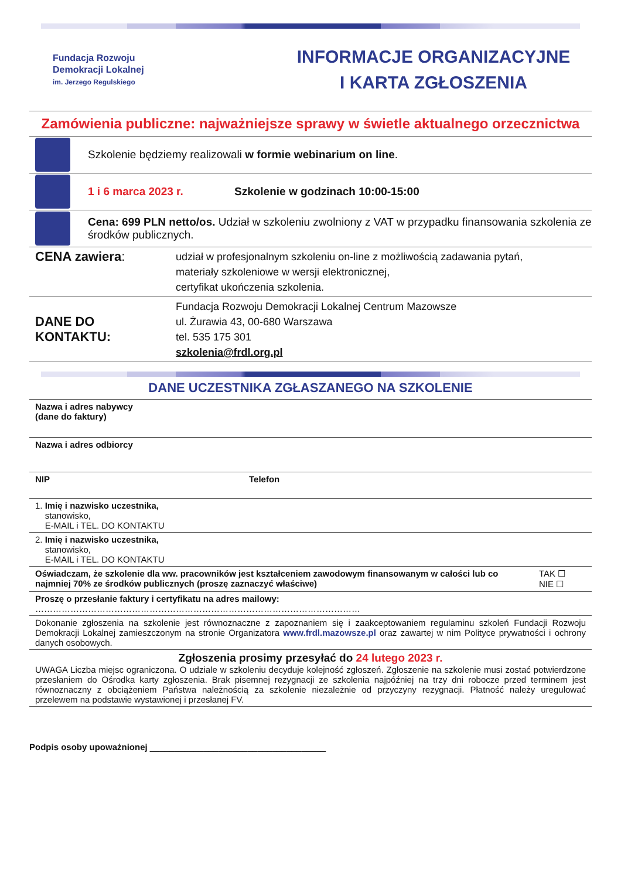Fundacja Rozwoju
Demokracji Lokalnej
im. Jerzego Regulskiego
INFORMACJE ORGANIZACYJNE
I KARTA ZGŁOSZENIA
Zamówienia publiczne: najważniejsze sprawy w świetle aktualnego orzecznictwa
Szkolenie będziemy realizowali w formie webinarium on line.
1 i 6 marca 2023 r. Szkolenie w godzinach 10:00-15:00
Cena: 699 PLN netto/os. Udział w szkoleniu zwolniony z VAT w przypadku finansowania szkolenia ze środków publicznych.
| CENA zawiera : | udział w profesjonalnym szkoleniu on-line z możliwością zadawania pytań, materiały szkoleniowe w wersji elektronicznej, certyfikat ukończenia szkolenia. |
| DANE DO KONTAKTU: | Fundacja Rozwoju Demokracji Lokalnej Centrum Mazowsze ul. Żurawia 43, 00-680 Warszawa tel. 535 175 301 szkolenia@frdl.org.pl |
DANE UCZESTNIKA ZGŁASZANEGO NA SZKOLENIE
| Nazwa i adres nabywcy (dane do faktury) | | |
| Nazwa i adres odbiorcy | | |
| NIP | Telefon | |
| 1. Imię i nazwisko uczestnika, stanowisko, E-MAIL i TEL. DO KONTAKTU | | |
| 2. Imię i nazwisko uczestnika, stanowisko, E-MAIL i TEL. DO KONTAKTU | | |
| Oświadczam, że szkolenie dla ww. pracowników jest kształceniem zawodowym finansowanym w całości lub co najmniej 70% ze środków publicznych (proszę zaznaczyć właściwe) | | TAK ☐ NIE ☐ |
| Proszę o przesłanie faktury i certyfikatu na adres mailowy: ………………………………………………………………………………………………… | | |
| Dokonanie zgłoszenia na szkolenie jest równoznaczne z zapoznaniem się i zaakceptowaniem regulaminu szkoleń Fundacji Rozwoju Demokracji Lokalnej zamieszczonym na stronie Organizatora www.frdl.mazowsze.pl oraz zawartej w nim Polityce prywatności i ochrony danych osobowych. | | |
| Zgłoszenia prosimy przesyłać do 24 lutego 2023 r. UWAGA Liczba miejsc ograniczona. O udziale w szkoleniu decyduje kolejność zgłoszeń. Zgłoszenie na szkolenie musi zostać potwierdzone przesłaniem do Ośrodka karty zgłoszenia. Brak pisemnej rezygnacji ze szkolenia najpóźniej na trzy dni robocze przed terminem jest równoznaczny z obciążeniem Państwa należnością za szkolenie niezależnie od przyczyny rezygnacji. Płatność należy uregulować przelewem na podstawie wystawionej i przesłanej FV. | | |
Podpis osoby upoważnionej ____________________________________